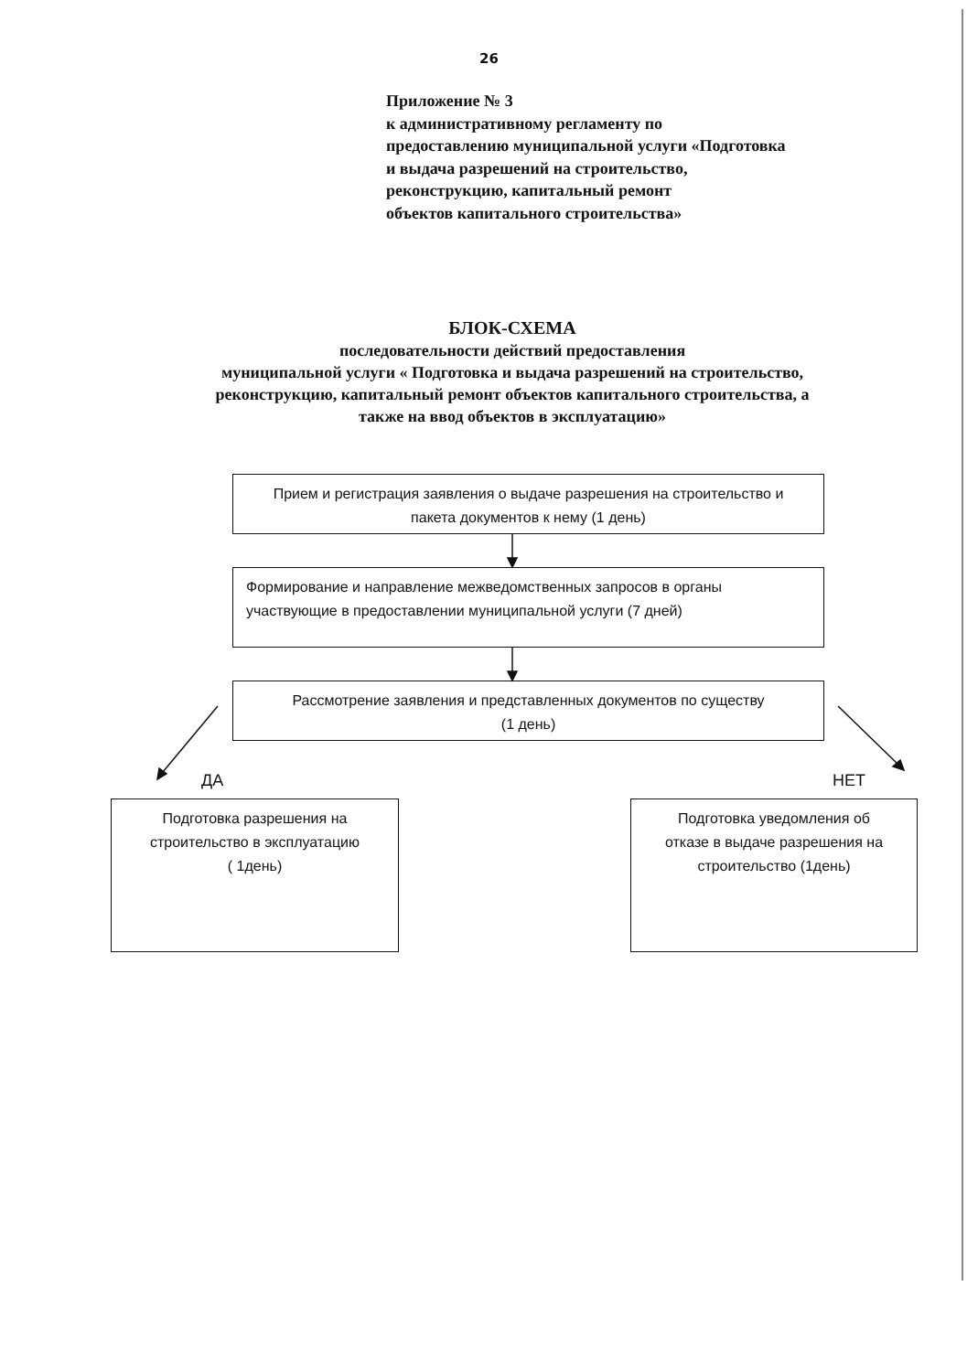26
Приложение № 3
к административному регламенту по
предоставлению муниципальной услуги «Подготовка
и выдача разрешений на строительство,
реконструкцию, капитальный ремонт
объектов капитального строительства»
БЛОК-СХЕМА
последовательности действий предоставления
муниципальной услуги « Подготовка и выдача разрешений на строительство,
реконструкцию, капитальный ремонт объектов капитального строительства, а
также на ввод объектов в эксплуатацию»
Прием и регистрация заявления о выдаче разрешения на строительство и
пакета документов к нему (1 день)
Формирование и направление межведомственных запросов в органы
участвующие в предоставлении муниципальной услуги (7 дней)
Рассмотрение заявления и представленных документов по существу
(1 день)
ДА НЕТ
Подготовка разрешения на
строительство в эксплуатацию
( 1день)
Подготовка уведомления об
отказе в выдаче разрешения на
строительство (1день)